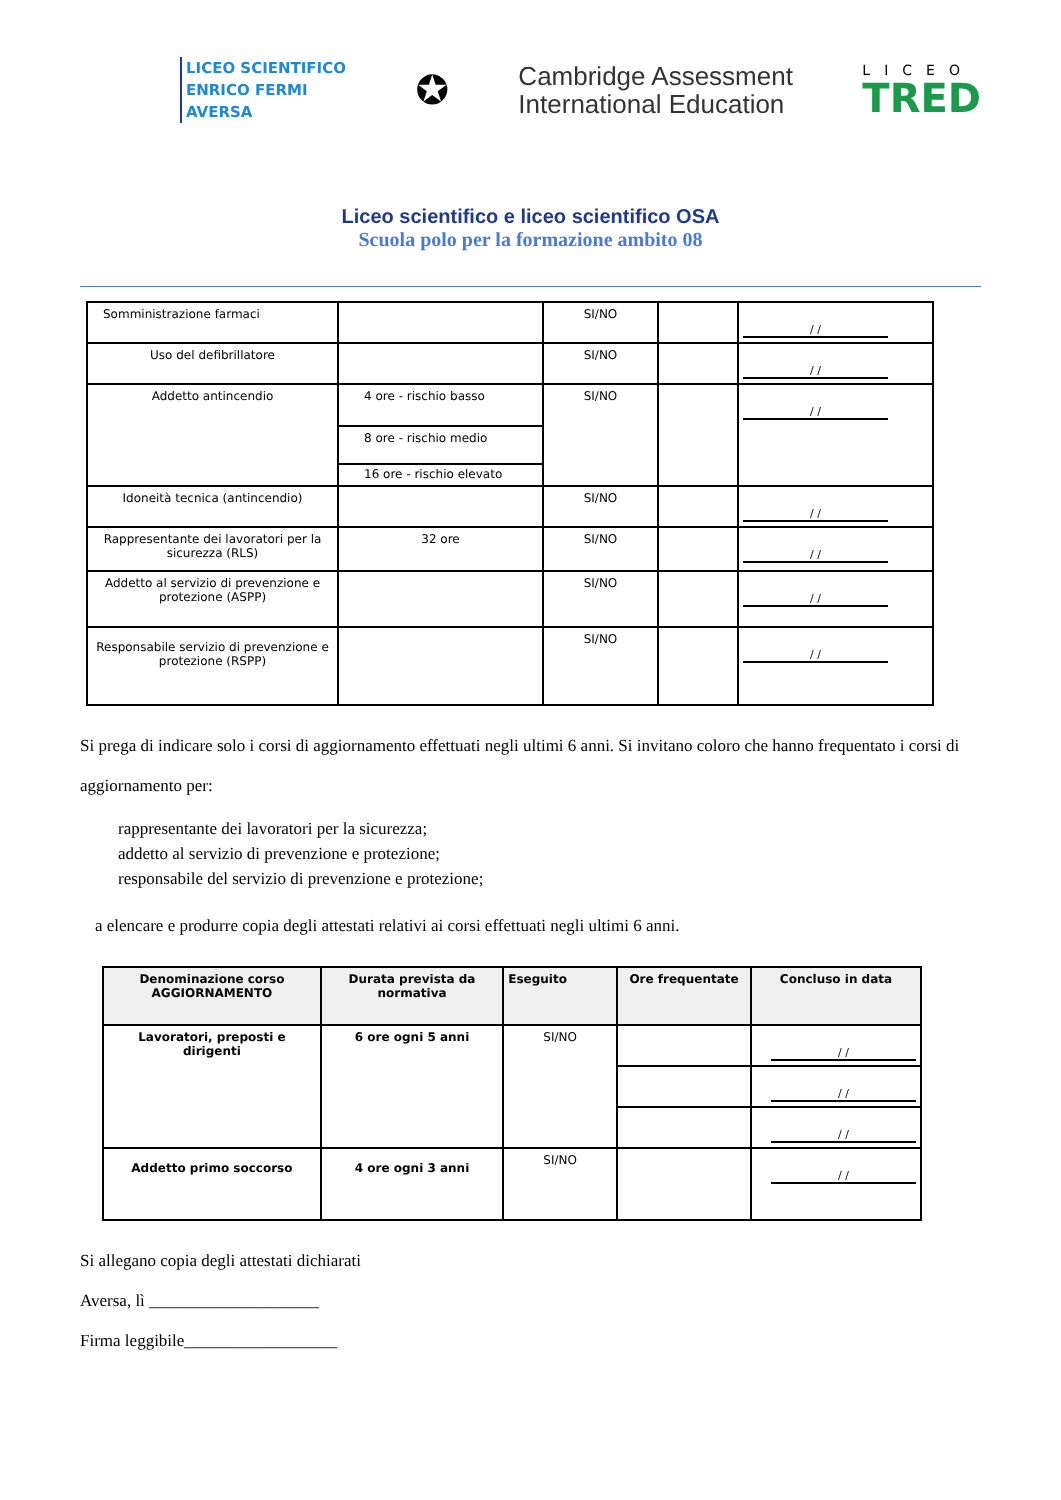LICEO SCIENTIFICO
ENRICO FERMI
AVERSA
✪
Cambridge Assessment
International Education
LICEO
TRED
Liceo scientifico e liceo scientifico OSA
Scuola polo per la formazione ambito 08
| Somministrazione farmaci | | SI/NO | | / / |
| Uso del defibrillatore | | SI/NO | | / / |
| Addetto antincendio | 4 ore - rischio basso | SI/NO | | / / |
| | 8 ore - rischio medio | | | |
| | 16 ore - rischio elevato | | | |
| Idoneità tecnica (antincendio) | | SI/NO | | / / |
| Rappresentante dei lavoratori per la sicurezza (RLS) | 32 ore | SI/NO | | / / |
| Addetto al servizio di prevenzione e protezione (ASPP) | | SI/NO | | / / |
| Responsabile servizio di prevenzione e protezione (RSPP) | | SI/NO | | / / |
Si prega di indicare solo i corsi di aggiornamento effettuati negli ultimi 6 anni. Si invitano coloro che hanno frequentato i corsi di aggiornamento per:
rappresentante dei lavoratori per la sicurezza;
addetto al servizio di prevenzione e protezione;
responsabile del servizio di prevenzione e protezione;
a elencare e produrre copia degli attestati relativi ai corsi effettuati negli ultimi 6 anni.
| Denominazione corso AGGIORNAMENTO | Durata prevista da normativa | Eseguito | Ore frequentate | Concluso in data |
| --- | --- | --- | --- | --- |
| Lavoratori, preposti e dirigenti | 6 ore ogni 5 anni | SI/NO | | / / |
| | | | | / / |
| | | | | / / |
| Addetto primo soccorso | 4 ore ogni 3 anni | SI/NO | | / / |
Si allegano copia degli attestati dichiarati
Aversa, lì ____________________
Firma leggibile__________________